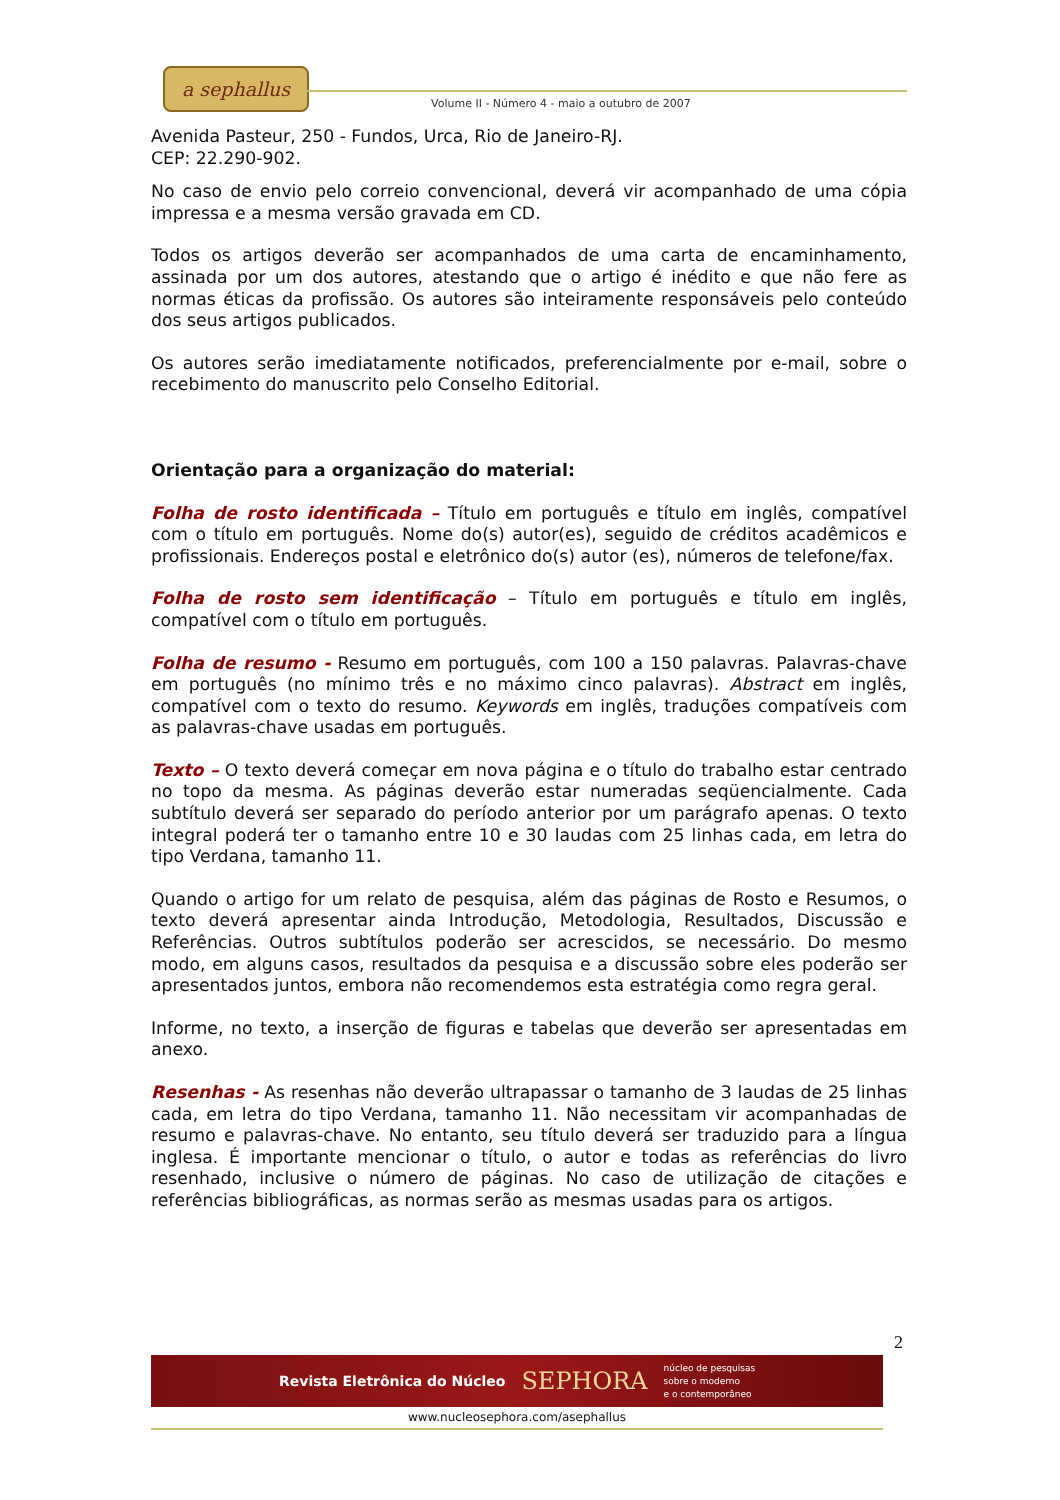a sephallus
Volume II - Número 4 - maio a outubro de 2007
Avenida Pasteur, 250 - Fundos, Urca, Rio de Janeiro-RJ.
CEP: 22.290-902.
No caso de envio pelo correio convencional, deverá vir acompanhado de uma cópia impressa e a mesma versão gravada em CD.
Todos os artigos deverão ser acompanhados de uma carta de encaminhamento, assinada por um dos autores, atestando que o artigo é inédito e que não fere as normas éticas da profissão. Os autores são inteiramente responsáveis pelo conteúdo dos seus artigos publicados.
Os autores serão imediatamente notificados, preferencialmente por e-mail, sobre o recebimento do manuscrito pelo Conselho Editorial.
Orientação para a organização do material:
Folha de rosto identificada – Título em português e título em inglês, compatível com o título em português. Nome do(s) autor(es), seguido de créditos acadêmicos e profissionais. Endereços postal e eletrônico do(s) autor (es), números de telefone/fax.
Folha de rosto sem identificação – Título em português e título em inglês, compatível com o título em português.
Folha de resumo - Resumo em português, com 100 a 150 palavras. Palavras-chave em português (no mínimo três e no máximo cinco palavras). Abstract em inglês, compatível com o texto do resumo. Keywords em inglês, traduções compatíveis com as palavras-chave usadas em português.
Texto – O texto deverá começar em nova página e o título do trabalho estar centrado no topo da mesma. As páginas deverão estar numeradas seqüencialmente. Cada subtítulo deverá ser separado do período anterior por um parágrafo apenas. O texto integral poderá ter o tamanho entre 10 e 30 laudas com 25 linhas cada, em letra do tipo Verdana, tamanho 11.
Quando o artigo for um relato de pesquisa, além das páginas de Rosto e Resumos, o texto deverá apresentar ainda Introdução, Metodologia, Resultados, Discussão e Referências. Outros subtítulos poderão ser acrescidos, se necessário. Do mesmo modo, em alguns casos, resultados da pesquisa e a discussão sobre eles poderão ser apresentados juntos, embora não recomendemos esta estratégia como regra geral.
Informe, no texto, a inserção de figuras e tabelas que deverão ser apresentadas em anexo.
Resenhas - As resenhas não deverão ultrapassar o tamanho de 3 laudas de 25 linhas cada, em letra do tipo Verdana, tamanho 11. Não necessitam vir acompanhadas de resumo e palavras-chave. No entanto, seu título deverá ser traduzido para a língua inglesa. É importante mencionar o título, o autor e todas as referências do livro resenhado, inclusive o número de páginas. No caso de utilização de citações e referências bibliográficas, as normas serão as mesmas usadas para os artigos.
2
Revista Eletrônica do Núcleo SEPHORA núcleo de pesquisas
sobre o moderno
e o contemporâneo
www.nucleosephora.com/asephallus